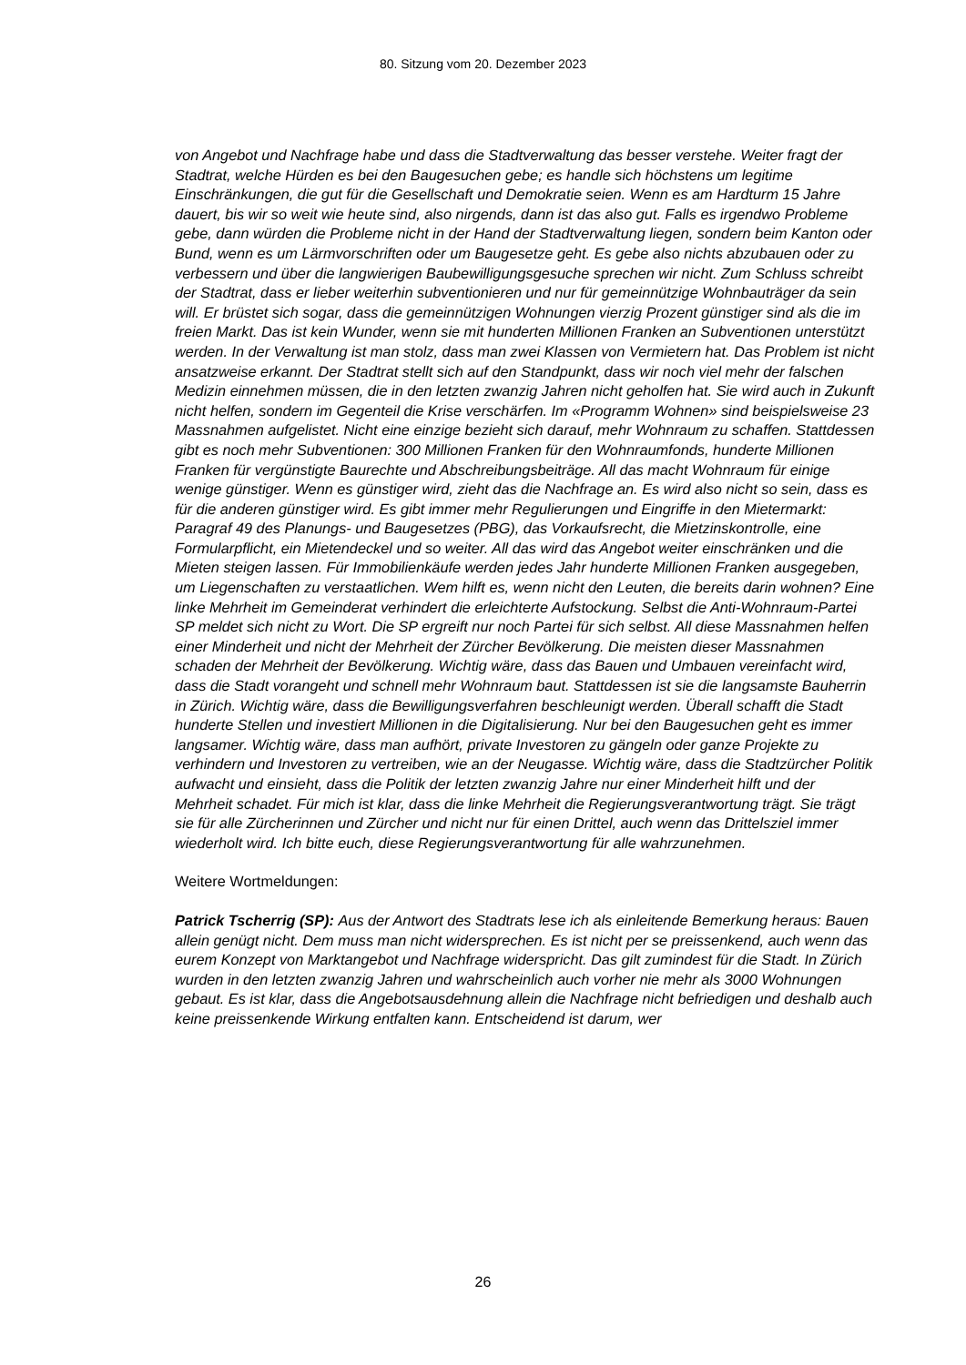80. Sitzung vom 20. Dezember 2023
von Angebot und Nachfrage habe und dass die Stadtverwaltung das besser verstehe. Weiter fragt der Stadtrat, welche Hürden es bei den Baugesuchen gebe; es handle sich höchstens um legitime Einschränkungen, die gut für die Gesellschaft und Demokratie seien. Wenn es am Hardturm 15 Jahre dauert, bis wir so weit wie heute sind, also nirgends, dann ist das also gut. Falls es irgendwo Probleme gebe, dann würden die Probleme nicht in der Hand der Stadtverwaltung liegen, sondern beim Kanton oder Bund, wenn es um Lärmvorschriften oder um Baugesetze geht. Es gebe also nichts abzubauen oder zu verbessern und über die langwierigen Baubewilligungsgesuche sprechen wir nicht. Zum Schluss schreibt der Stadtrat, dass er lieber weiterhin subventionieren und nur für gemeinnützige Wohnbauträger da sein will. Er brüstet sich sogar, dass die gemeinnützigen Wohnungen vierzig Prozent günstiger sind als die im freien Markt. Das ist kein Wunder, wenn sie mit hunderten Millionen Franken an Subventionen unterstützt werden. In der Verwaltung ist man stolz, dass man zwei Klassen von Vermietern hat. Das Problem ist nicht ansatzweise erkannt. Der Stadtrat stellt sich auf den Standpunkt, dass wir noch viel mehr der falschen Medizin einnehmen müssen, die in den letzten zwanzig Jahren nicht geholfen hat. Sie wird auch in Zukunft nicht helfen, sondern im Gegenteil die Krise verschärfen. Im «Programm Wohnen» sind beispielsweise 23 Massnahmen aufgelistet. Nicht eine einzige bezieht sich darauf, mehr Wohnraum zu schaffen. Stattdessen gibt es noch mehr Subventionen: 300 Millionen Franken für den Wohnraumfonds, hunderte Millionen Franken für vergünstigte Baurechte und Abschreibungsbeiträge. All das macht Wohnraum für einige wenige günstiger. Wenn es günstiger wird, zieht das die Nachfrage an. Es wird also nicht so sein, dass es für die anderen günstiger wird. Es gibt immer mehr Regulierungen und Eingriffe in den Mietermarkt: Paragraf 49 des Planungs- und Baugesetzes (PBG), das Vorkaufsrecht, die Mietzinskontrolle, eine Formularpflicht, ein Mietendeckel und so weiter. All das wird das Angebot weiter einschränken und die Mieten steigen lassen. Für Immobilienkäufe werden jedes Jahr hunderte Millionen Franken ausgegeben, um Liegenschaften zu verstaatlichen. Wem hilft es, wenn nicht den Leuten, die bereits darin wohnen? Eine linke Mehrheit im Gemeinderat verhindert die erleichterte Aufstockung. Selbst die Anti-Wohnraum-Partei SP meldet sich nicht zu Wort. Die SP ergreift nur noch Partei für sich selbst. All diese Massnahmen helfen einer Minderheit und nicht der Mehrheit der Zürcher Bevölkerung. Die meisten dieser Massnahmen schaden der Mehrheit der Bevölkerung. Wichtig wäre, dass das Bauen und Umbauen vereinfacht wird, dass die Stadt vorangeht und schnell mehr Wohnraum baut. Stattdessen ist sie die langsamste Bauherrin in Zürich. Wichtig wäre, dass die Bewilligungsverfahren beschleunigt werden. Überall schafft die Stadt hunderte Stellen und investiert Millionen in die Digitalisierung. Nur bei den Baugesuchen geht es immer langsamer. Wichtig wäre, dass man aufhört, private Investoren zu gängeln oder ganze Projekte zu verhindern und Investoren zu vertreiben, wie an der Neugasse. Wichtig wäre, dass die Stadtzürcher Politik aufwacht und einsieht, dass die Politik der letzten zwanzig Jahre nur einer Minderheit hilft und der Mehrheit schadet. Für mich ist klar, dass die linke Mehrheit die Regierungsverantwortung trägt. Sie trägt sie für alle Zürcherinnen und Zürcher und nicht nur für einen Drittel, auch wenn das Drittelsziel immer wiederholt wird. Ich bitte euch, diese Regierungsverantwortung für alle wahrzunehmen.
Weitere Wortmeldungen:
Patrick Tscherrig (SP): Aus der Antwort des Stadtrats lese ich als einleitende Bemerkung heraus: Bauen allein genügt nicht. Dem muss man nicht widersprechen. Es ist nicht per se preissenkend, auch wenn das eurem Konzept von Marktangebot und Nachfrage widerspricht. Das gilt zumindest für die Stadt. In Zürich wurden in den letzten zwanzig Jahren und wahrscheinlich auch vorher nie mehr als 3000 Wohnungen gebaut. Es ist klar, dass die Angebotsausdehnung allein die Nachfrage nicht befriedigen und deshalb auch keine preissenkende Wirkung entfalten kann. Entscheidend ist darum, wer
26